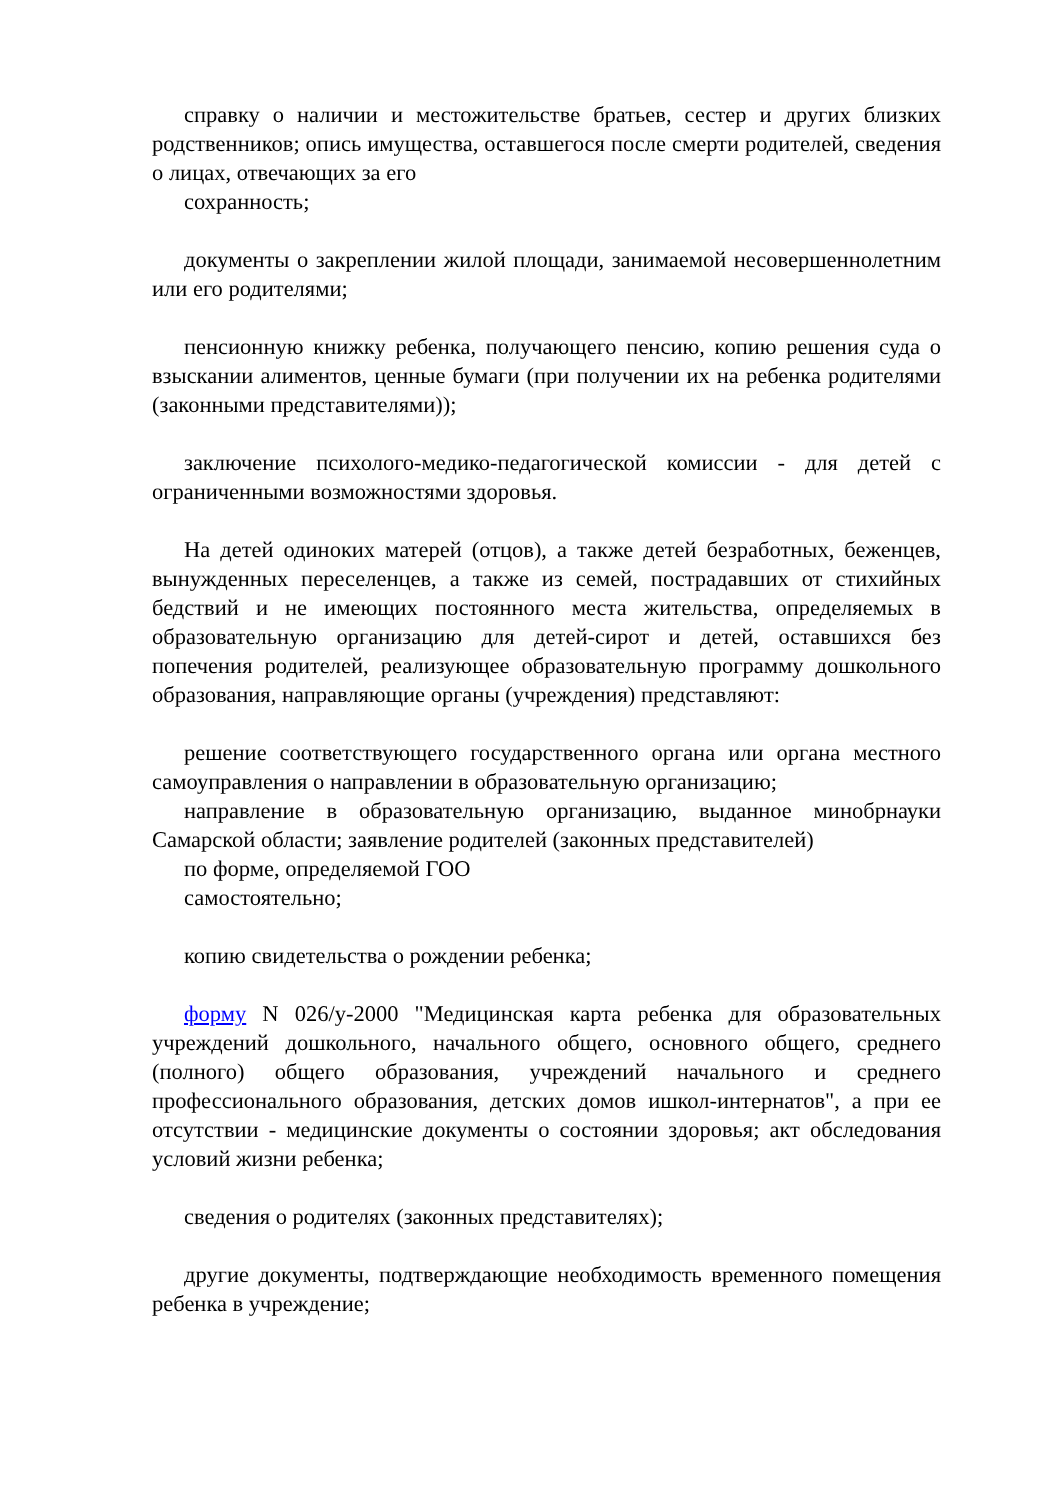справку о наличии и местожительстве братьев, сестер и других близких родственников; опись имущества, оставшегося после смерти родителей, сведения о лицах, отвечающих за его
сохранность;
документы о закреплении жилой площади, занимаемой несовершеннолетним или его родителями;
пенсионную книжку ребенка, получающего пенсию, копию решения суда о взыскании алиментов, ценные бумаги (при получении их на ребенка родителями (законными представителями));
заключение психолого-медико-педагогической комиссии - для детей с ограниченными возможностями здоровья.
На детей одиноких матерей (отцов), а также детей безработных, беженцев, вынужденных переселенцев, а также из семей, пострадавших от стихийных бедствий и не имеющих постоянного места жительства, определяемых в образовательную организацию для детей-сирот и детей, оставшихся без попечения родителей, реализующее образовательную программу дошкольного образования, направляющие органы (учреждения) представляют:
решение соответствующего государственного органа или органа местного самоуправления о направлении в образовательную организацию;
направление в образовательную организацию, выданное минобрнауки Самарской области; заявление родителей (законных представителей)
по форме, определяемой ГОО
самостоятельно;
копию свидетельства о рождении ребенка;
форму N 026/у-2000 "Медицинская карта ребенка для образовательных учреждений дошкольного, начального общего, основного общего, среднего (полного) общего образования, учреждений начального и среднего профессионального образования, детских домов ишкол-интернатов", а при ее отсутствии - медицинские документы о состоянии здоровья; акт обследования условий жизни ребенка;
сведения о родителях (законных представителях);
другие документы, подтверждающие необходимость временного помещения ребенка в учреждение;